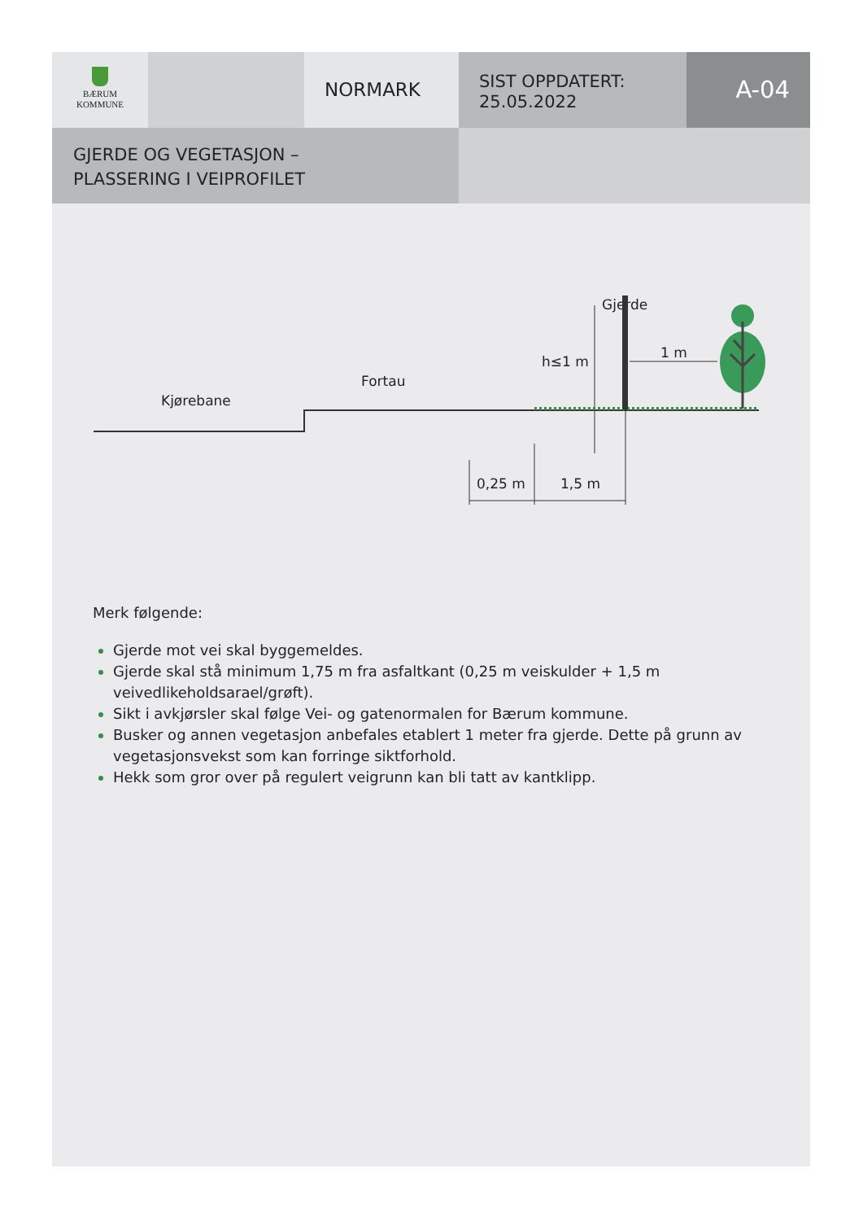BÆRUM
KOMMUNE
NORMARK
SIST OPPDATERT:
25.05.2022
A-04
GJERDE OG VEGETASJON –
PLASSERING I VEIPROFILET
Gjerde
h≤1 m
1 m
Fortau
Kjørebane
0,25 m
1,5 m
Merk følgende:
Gjerde mot vei skal byggemeldes.
Gjerde skal stå minimum 1,75 m fra asfaltkant (0,25 m veiskulder + 1,5 m veivedlikeholdsarael/grøft).
Sikt i avkjørsler skal følge Vei- og gatenormalen for Bærum kommune.
Busker og annen vegetasjon anbefales etablert 1 meter fra gjerde. Dette på grunn av vegetasjonsvekst som kan forringe siktforhold.
Hekk som gror over på regulert veigrunn kan bli tatt av kantklipp.